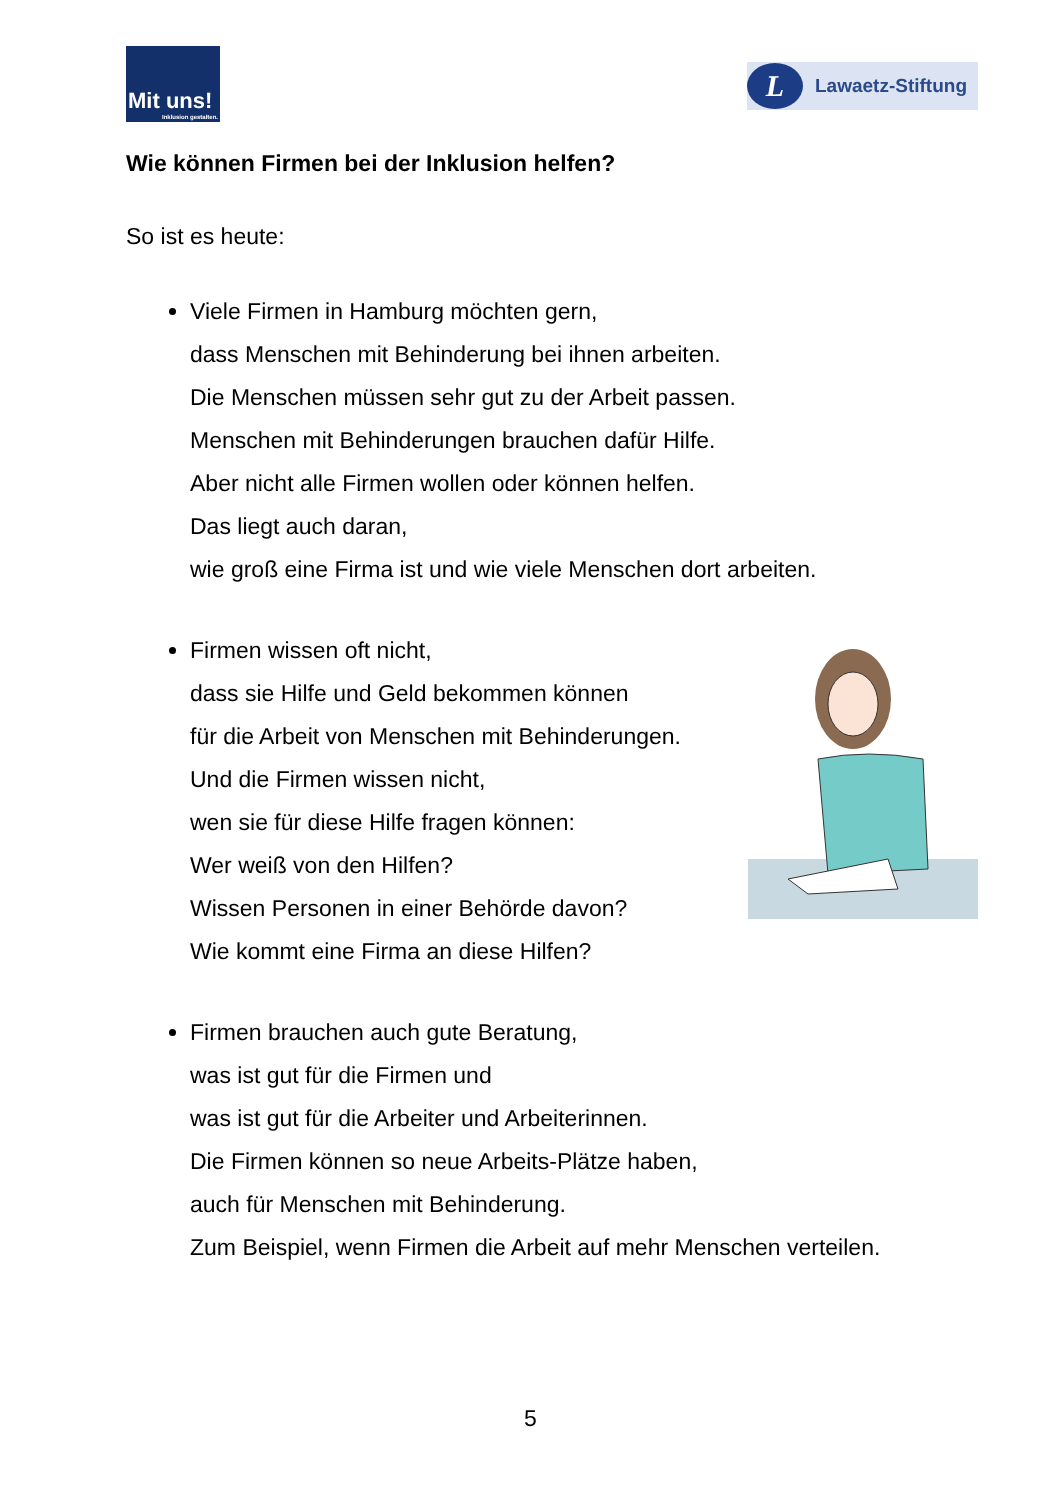Mit uns!
Inklusion gestalten.
L
Lawaetz-Stiftung
Wie können Firmen bei der Inklusion helfen?
So ist es heute:
Viele Firmen in Hamburg möchten gern,
dass Menschen mit Behinderung bei ihnen arbeiten.
Die Menschen müssen sehr gut zu der Arbeit passen.
Menschen mit Behinderungen brauchen dafür Hilfe.
Aber nicht alle Firmen wollen oder können helfen.
Das liegt auch daran,
wie groß eine Firma ist und wie viele Menschen dort arbeiten.
Firmen wissen oft nicht,
dass sie Hilfe und Geld bekommen können
für die Arbeit von Menschen mit Behinderungen.
Und die Firmen wissen nicht,
wen sie für diese Hilfe fragen können:
Wer weiß von den Hilfen?
Wissen Personen in einer Behörde davon?
Wie kommt eine Firma an diese Hilfen?
Firmen brauchen auch gute Beratung,
was ist gut für die Firmen und
was ist gut für die Arbeiter und Arbeiterinnen.
Die Firmen können so neue Arbeits-Plätze haben,
auch für Menschen mit Behinderung.
Zum Beispiel, wenn Firmen die Arbeit auf mehr Menschen verteilen.
5